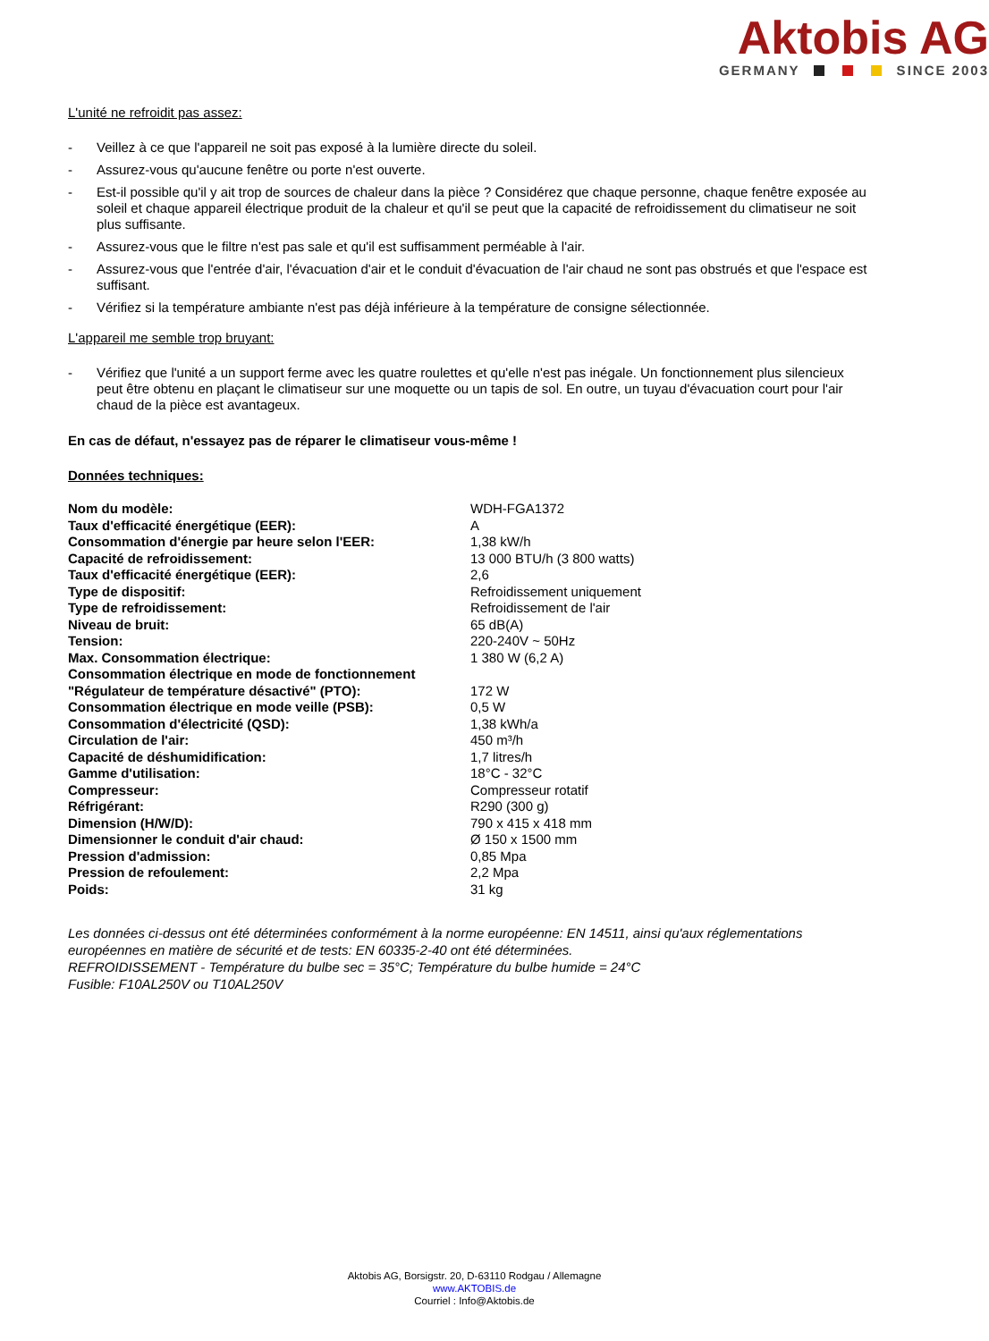Aktobis AG
GERMANY SINCE 2003
L'unité ne refroidit pas assez:
- Veillez à ce que l'appareil ne soit pas exposé à la lumière directe du soleil.
- Assurez-vous qu'aucune fenêtre ou porte n'est ouverte.
- Est-il possible qu'il y ait trop de sources de chaleur dans la pièce ? Considérez que chaque personne, chaque fenêtre exposée au soleil et chaque appareil électrique produit de la chaleur et qu'il se peut que la capacité de refroidissement du climatiseur ne soit plus suffisante.
- Assurez-vous que le filtre n'est pas sale et qu'il est suffisamment perméable à l'air.
- Assurez-vous que l'entrée d'air, l'évacuation d'air et le conduit d'évacuation de l'air chaud ne sont pas obstrués et que l'espace est suffisant.
- Vérifiez si la température ambiante n'est pas déjà inférieure à la température de consigne sélectionnée.
L'appareil me semble trop bruyant:
- Vérifiez que l'unité a un support ferme avec les quatre roulettes et qu'elle n'est pas inégale. Un fonctionnement plus silencieux peut être obtenu en plaçant le climatiseur sur une moquette ou un tapis de sol. En outre, un tuyau d'évacuation court pour l'air chaud de la pièce est avantageux.
En cas de défaut, n'essayez pas de réparer le climatiseur vous-même !
Données techniques:
| Nom du modèle: | WDH-FGA1372 |
| Taux d'efficacité énergétique (EER): | A |
| Consommation d'énergie par heure selon l'EER: | 1,38 kW/h |
| Capacité de refroidissement: | 13 000 BTU/h (3 800 watts) |
| Taux d'efficacité énergétique (EER): | 2,6 |
| Type de dispositif: | Refroidissement uniquement |
| Type de refroidissement: | Refroidissement de l'air |
| Niveau de bruit: | 65 dB(A) |
| Tension: | 220-240V ~ 50Hz |
| Max. Consommation électrique: | 1 380 W (6,2 A) |
| Consommation électrique en mode de fonctionnement "Régulateur de température désactivé" (PTO): | 172 W |
| Consommation électrique en mode veille (PSB): | 0,5 W |
| Consommation d'électricité (QSD): | 1,38 kWh/a |
| Circulation de l'air: | 450 m³/h |
| Capacité de déshumidification: | 1,7 litres/h |
| Gamme d'utilisation: | 18°C - 32°C |
| Compresseur: | Compresseur rotatif |
| Réfrigérant: | R290 (300 g) |
| Dimension (H/W/D): | 790 x 415 x 418 mm |
| Dimensionner le conduit d'air chaud: | Ø 150 x 1500 mm |
| Pression d'admission: | 0,85 Mpa |
| Pression de refoulement: | 2,2 Mpa |
| Poids: | 31 kg |
Les données ci-dessus ont été déterminées conformément à la norme européenne: EN 14511, ainsi qu'aux réglementations européennes en matière de sécurité et de tests: EN 60335-2-40 ont été déterminées.
REFROIDISSEMENT - Température du bulbe sec = 35°C; Température du bulbe humide = 24°C
Fusible: F10AL250V ou T10AL250V
Aktobis AG, Borsigstr. 20, D-63110 Rodgau / Allemagne
www.AKTOBIS.de
Courriel : Info@Aktobis.de